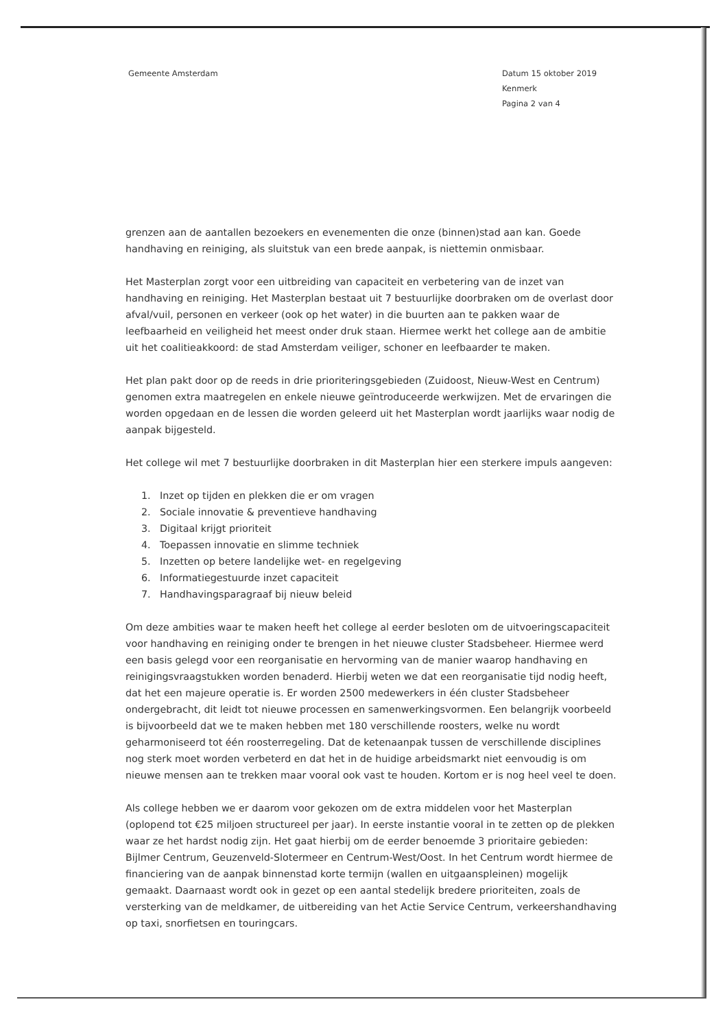Gemeente Amsterdam Datum 15 oktober 2019
Kenmerk
Pagina 2 van 4
grenzen aan de aantallen bezoekers en evenementen die onze (binnen)stad aan kan. Goede handhaving en reiniging, als sluitstuk van een brede aanpak, is niettemin onmisbaar.
Het Masterplan zorgt voor een uitbreiding van capaciteit en verbetering van de inzet van handhaving en reiniging. Het Masterplan bestaat uit 7 bestuurlijke doorbraken om de overlast door afval/vuil, personen en verkeer (ook op het water) in die buurten aan te pakken waar de leefbaarheid en veiligheid het meest onder druk staan. Hiermee werkt het college aan de ambitie uit het coalitieakkoord: de stad Amsterdam veiliger, schoner en leefbaarder te maken.
Het plan pakt door op de reeds in drie prioriteringsgebieden (Zuidoost, Nieuw-West en Centrum) genomen extra maatregelen en enkele nieuwe geïntroduceerde werkwijzen. Met de ervaringen die worden opgedaan en de lessen die worden geleerd uit het Masterplan wordt jaarlijks waar nodig de aanpak bijgesteld.
Het college wil met 7 bestuurlijke doorbraken in dit Masterplan hier een sterkere impuls aangeven:
1. Inzet op tijden en plekken die er om vragen
2. Sociale innovatie & preventieve handhaving
3. Digitaal krijgt prioriteit
4. Toepassen innovatie en slimme techniek
5. Inzetten op betere landelijke wet- en regelgeving
6. Informatiegestuurde inzet capaciteit
7. Handhavingsparagraaf bij nieuw beleid
Om deze ambities waar te maken heeft het college al eerder besloten om de uitvoeringscapaciteit voor handhaving en reiniging onder te brengen in het nieuwe cluster Stadsbeheer. Hiermee werd een basis gelegd voor een reorganisatie en hervorming van de manier waarop handhaving en reinigingsvraagstukken worden benaderd. Hierbij weten we dat een reorganisatie tijd nodig heeft, dat het een majeure operatie is. Er worden 2500 medewerkers in één cluster Stadsbeheer ondergebracht, dit leidt tot nieuwe processen en samenwerkingsvormen. Een belangrijk voorbeeld is bijvoorbeeld dat we te maken hebben met 180 verschillende roosters, welke nu wordt geharmoniseerd tot één roosterregeling. Dat de ketenaanpak tussen de verschillende disciplines nog sterk moet worden verbeterd en dat het in de huidige arbeidsmarkt niet eenvoudig is om nieuwe mensen aan te trekken maar vooral ook vast te houden. Kortom er is nog heel veel te doen.
Als college hebben we er daarom voor gekozen om de extra middelen voor het Masterplan (oplopend tot €25 miljoen structureel per jaar). In eerste instantie vooral in te zetten op de plekken waar ze het hardst nodig zijn. Het gaat hierbij om de eerder benoemde 3 prioritaire gebieden: Bijlmer Centrum, Geuzenveld-Slotermeer en Centrum-West/Oost. In het Centrum wordt hiermee de financiering van de aanpak binnenstad korte termijn (wallen en uitgaanspleinen) mogelijk gemaakt. Daarnaast wordt ook in gezet op een aantal stedelijk bredere prioriteiten, zoals de versterking van de meldkamer, de uitbereiding van het Actie Service Centrum, verkeershandhaving op taxi, snorfietsen en touringcars.